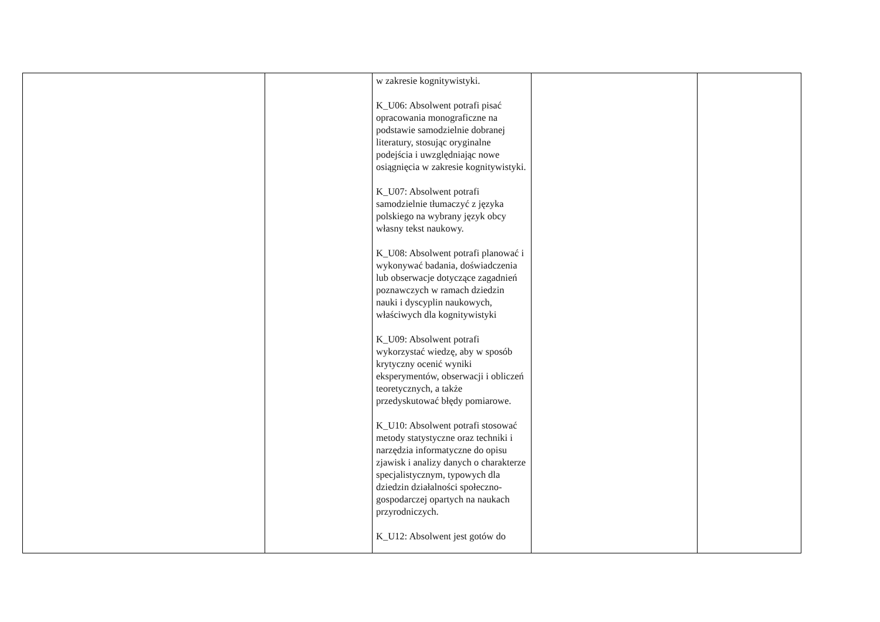| | | w zakresie kognitywistyki. K_U06: Absolwent potrafi pisać opracowania monograficzne na podstawie samodzielnie dobranej literatury, stosując oryginalne podejścia i uwzględniając nowe osiągnięcia w zakresie kognitywistyki. K_U07: Absolwent potrafi samodzielnie tłumaczyć z języka polskiego na wybrany język obcy własny tekst naukowy. K_U08: Absolwent potrafi planować i wykonywać badania, doświadczenia lub obserwacje dotyczące zagadnień poznawczych w ramach dziedzin nauki i dyscyplin naukowych, właściwych dla kognitywistyki K_U09: Absolwent potrafi wykorzystać wiedzę, aby w sposób krytyczny ocenić wyniki eksperymentów, obserwacji i obliczeń teoretycznych, a także przedyskutować błędy pomiarowe. K_U10: Absolwent potrafi stosować metody statystyczne oraz techniki i narzędzia informatyczne do opisu zjawisk i analizy danych o charakterze specjalistycznym, typowych dla dziedzin działalności społeczno-gospodarczej opartych na naukach przyrodniczych. K_U12: Absolwent jest gotów do | | |